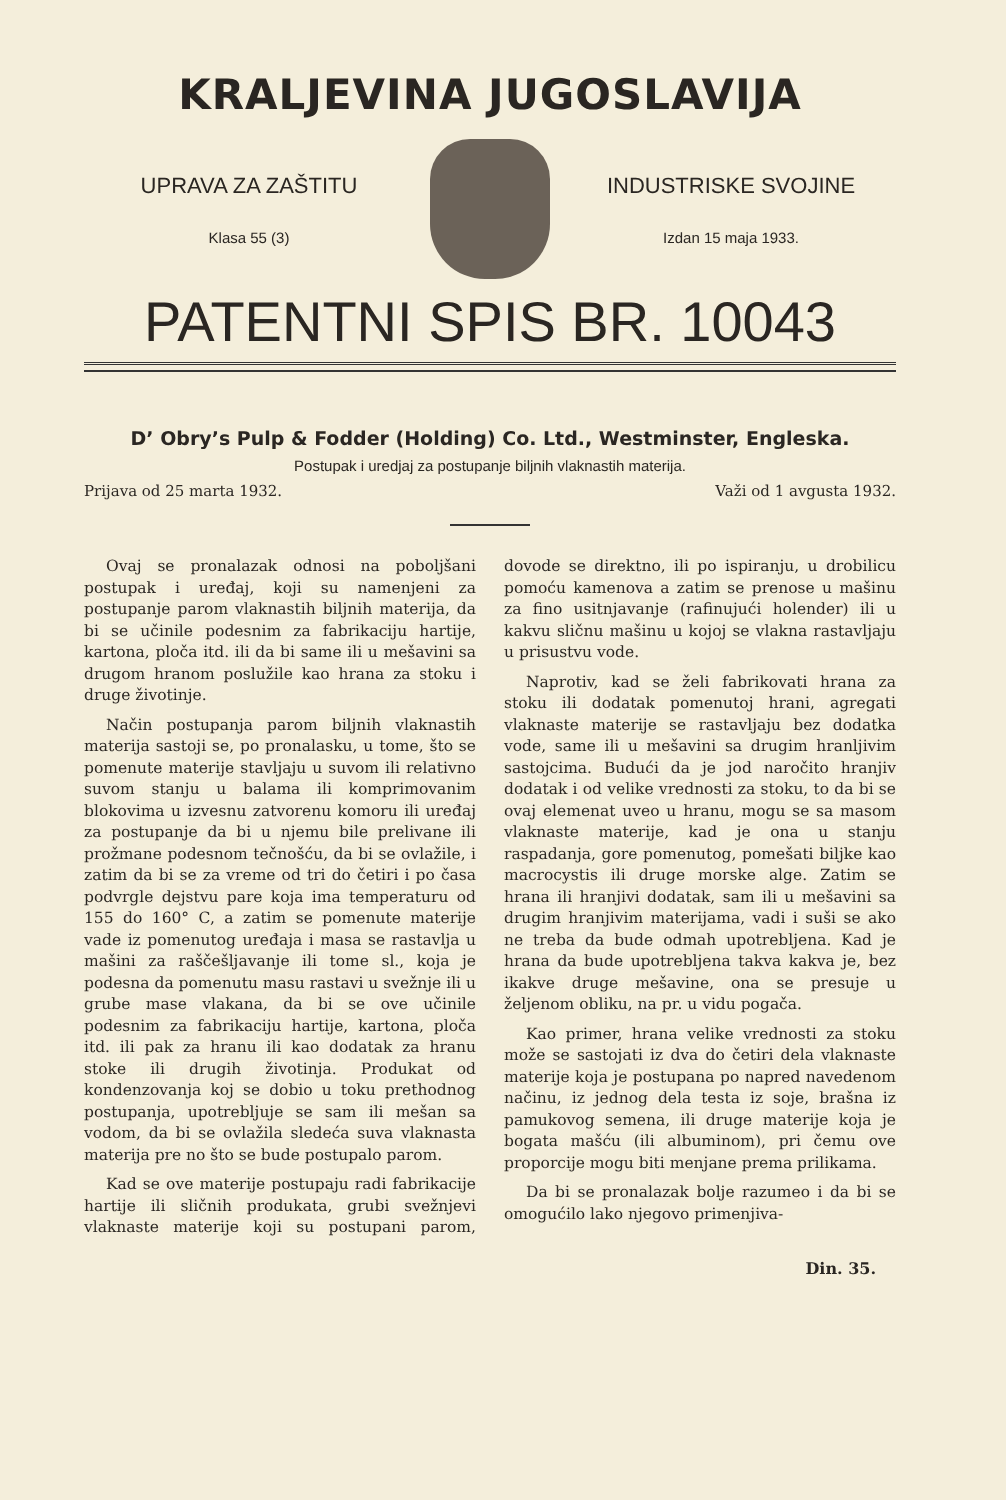KRALJEVINA JUGOSLAVIJA
UPRAVA ZA ZAŠTITU
Klasa 55 (3)
INDUSTRISKE SVOJINE
Izdan 15 maja 1933.
PATENTNI SPIS BR. 10043
D’ Obry’s Pulp & Fodder (Holding) Co. Ltd., Westminster, Engleska.
Postupak i uredjaj za postupanje biljnih vlaknastih materija.
Prijava od 25 marta 1932. Važi od 1 avgusta 1932.
Ovaj se pronalazak odnosi na poboljšani postupak i uređaj, koji su namenjeni za postupanje parom vlaknastih biljnih materija, da bi se učinile podesnim za fabrikaciju hartije, kartona, ploča itd. ili da bi same ili u mešavini sa drugom hranom poslužile kao hrana za stoku i druge životinje.
Način postupanja parom biljnih vlaknastih materija sastoji se, po pronalasku, u tome, što se pomenute materije stavljaju u suvom ili relativno suvom stanju u balama ili komprimovanim blokovima u izvesnu zatvorenu komoru ili uređaj za postupanje da bi u njemu bile prelivane ili prožmane podesnom tečnošću, da bi se ovlažile, i zatim da bi se za vreme od tri do četiri i po časa podvrgle dejstvu pare koja ima temperaturu od 155 do 160° C, a zatim se pomenute materije vade iz pomenutog uređaja i masa se rastavlja u mašini za raščešljavanje ili tome sl., koja je podesna da pomenutu masu rastavi u svežnje ili u grube mase vlakana, da bi se ove učinile podesnim za fabrikaciju hartije, kartona, ploča itd. ili pak za hranu ili kao dodatak za hranu stoke ili drugih životinja. Produkat od kondenzovanja koj se dobio u toku prethodnog postupanja, upotrebljuje se sam ili mešan sa vodom, da bi se ovlažila sledeća suva vlaknasta materija pre no što se bude postupalo parom.
Kad se ove materije postupaju radi fabrikacije hartije ili sličnih produkata, grubi svežnjevi vlaknaste materije koji su postupani parom, dovode se direktno, ili po ispiranju, u drobilicu pomoću kamenova a zatim se prenose u mašinu za fino usitnjavanje (rafinujući holender) ili u kakvu sličnu mašinu u kojoj se vlakna rastavljaju u prisustvu vode.
Naprotiv, kad se želi fabrikovati hrana za stoku ili dodatak pomenutoj hrani, agregati vlaknaste materije se rastavljaju bez dodatka vode, same ili u mešavini sa drugim hranljivim sastojcima. Budući da je jod naročito hranjiv dodatak i od velike vrednosti za stoku, to da bi se ovaj elemenat uveo u hranu, mogu se sa masom vlaknaste materije, kad je ona u stanju raspadanja, gore pomenutog, pomešati biljke kao macrocystis ili druge morske alge. Zatim se hrana ili hranjivi dodatak, sam ili u mešavini sa drugim hranjivim materijama, vadi i suši se ako ne treba da bude odmah upotrebljena. Kad je hrana da bude upotrebljena takva kakva je, bez ikakve druge mešavine, ona se presuje u željenom obliku, na pr. u vidu pogača.
Kao primer, hrana velike vrednosti za stoku može se sastojati iz dva do četiri dela vlaknaste materije koja je postupana po napred navedenom načinu, iz jednog dela testa iz soje, brašna iz pamukovog semena, ili druge materije koja je bogata mašću (ili albuminom), pri čemu ove proporcije mogu biti menjane prema prilikama.
Da bi se pronalazak bolje razumeo i da bi se omogućilo lako njegovo primenjiva-
Din. 35.